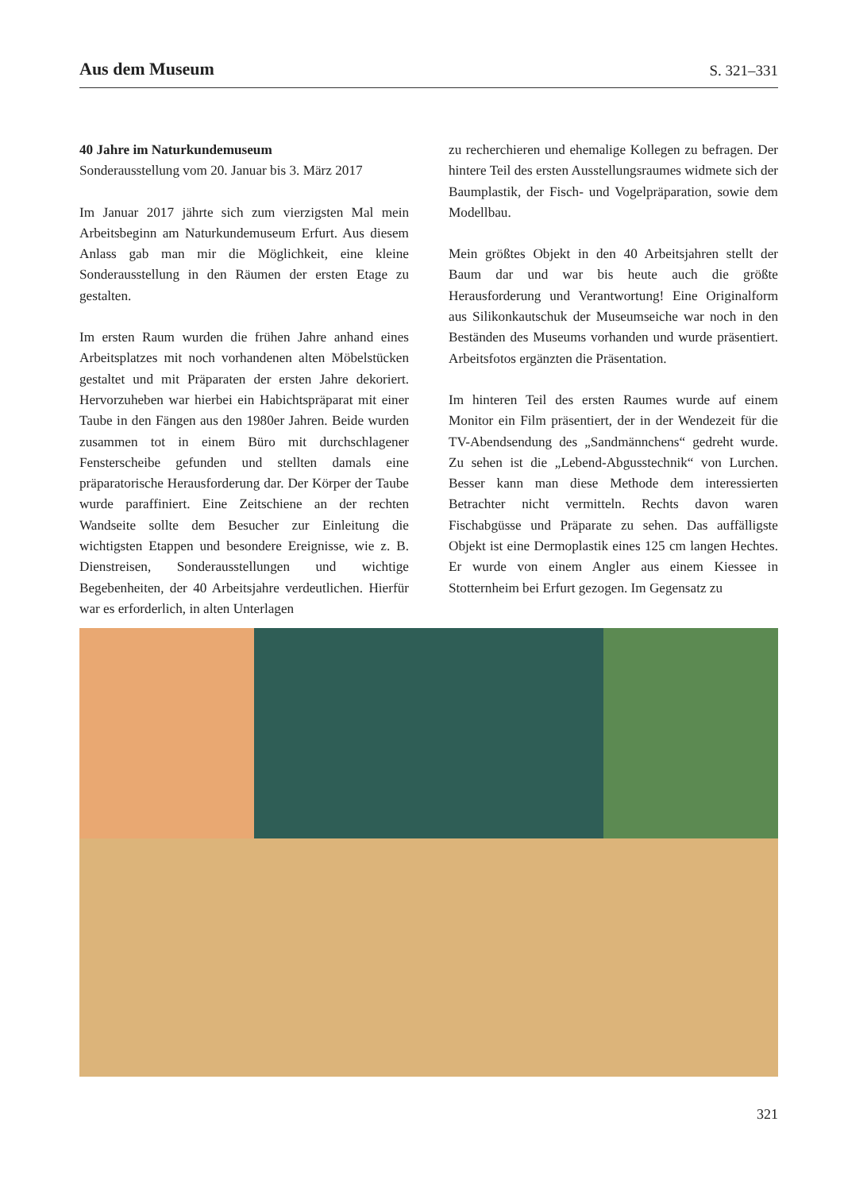Aus dem Museum
S. 321–331
40 Jahre im Naturkundemuseum
Sonderausstellung vom 20. Januar bis 3. März 2017
Im Januar 2017 jährte sich zum vierzigsten Mal mein Arbeitsbeginn am Naturkundemuseum Erfurt. Aus diesem Anlass gab man mir die Möglichkeit, eine kleine Sonderausstellung in den Räumen der ersten Etage zu gestalten.
Im ersten Raum wurden die frühen Jahre anhand eines Arbeitsplatzes mit noch vorhandenen alten Möbelstücken gestaltet und mit Präparaten der ersten Jahre dekoriert. Hervorzuheben war hierbei ein Habichtspräparat mit einer Taube in den Fängen aus den 1980er Jahren. Beide wurden zusammen tot in einem Büro mit durchschlagener Fensterscheibe gefunden und stellten damals eine präparatorische Herausforderung dar. Der Körper der Taube wurde paraffiniert. Eine Zeitschiene an der rechten Wandseite sollte dem Besucher zur Einleitung die wichtigsten Etappen und besondere Ereignisse, wie z. B. Dienstreisen, Sonderausstellungen und wichtige Begebenheiten, der 40 Arbeitsjahre verdeutlichen. Hierfür war es erforderlich, in alten Unterlagen
zu recherchieren und ehemalige Kollegen zu befragen. Der hintere Teil des ersten Ausstellungsraumes widmete sich der Baumplastik, der Fisch- und Vogelpräparation, sowie dem Modellbau.
Mein größtes Objekt in den 40 Arbeitsjahren stellt der Baum dar und war bis heute auch die größte Herausforderung und Verantwortung! Eine Originalform aus Silikonkautschuk der Museumseiche war noch in den Beständen des Museums vorhanden und wurde präsentiert. Arbeitsfotos ergänzten die Präsentation.
Im hinteren Teil des ersten Raumes wurde auf einem Monitor ein Film präsentiert, der in der Wendezeit für die TV-Abendsendung des „Sandmännchens“ gedreht wurde. Zu sehen ist die „Lebend-Abgusstechnik“ von Lurchen. Besser kann man diese Methode dem interessierten Betrachter nicht vermitteln. Rechts davon waren Fischabgüsse und Präparate zu sehen. Das auffälligste Objekt ist eine Dermoplastik eines 125 cm langen Hechtes. Er wurde von einem Angler aus einem Kiessee in Stotternheim bei Erfurt gezogen. Im Gegensatz zu
321